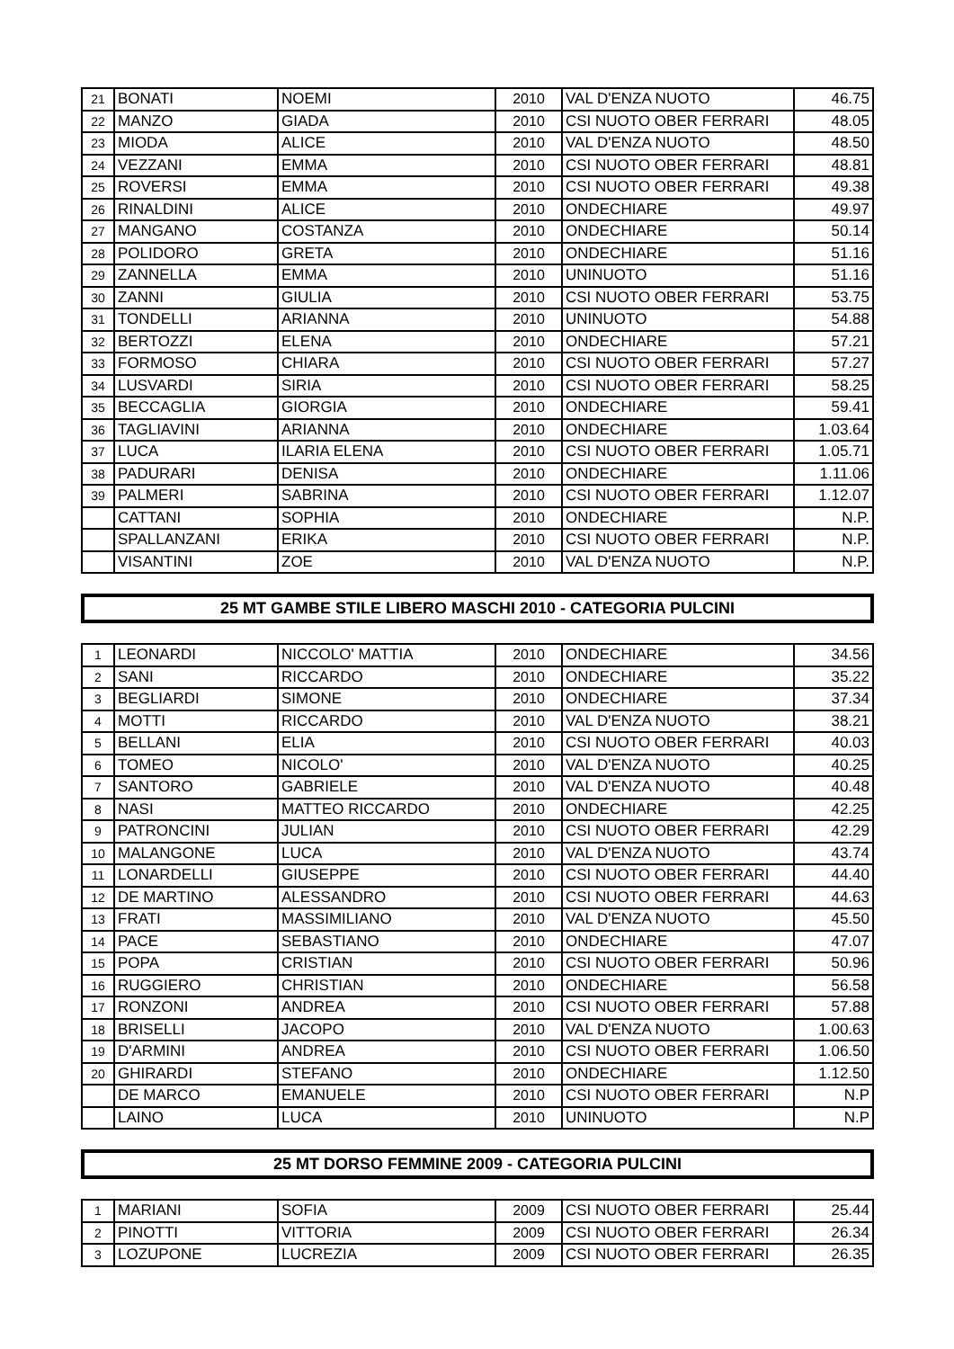| 21 | BONATI | NOEMI | 2010 | VAL D'ENZA NUOTO | 46.75 |
| 22 | MANZO | GIADA | 2010 | CSI NUOTO OBER FERRARI | 48.05 |
| 23 | MIODA | ALICE | 2010 | VAL D'ENZA NUOTO | 48.50 |
| 24 | VEZZANI | EMMA | 2010 | CSI NUOTO OBER FERRARI | 48.81 |
| 25 | ROVERSI | EMMA | 2010 | CSI NUOTO OBER FERRARI | 49.38 |
| 26 | RINALDINI | ALICE | 2010 | ONDECHIARE | 49.97 |
| 27 | MANGANO | COSTANZA | 2010 | ONDECHIARE | 50.14 |
| 28 | POLIDORO | GRETA | 2010 | ONDECHIARE | 51.16 |
| 29 | ZANNELLA | EMMA | 2010 | UNINUOTO | 51.16 |
| 30 | ZANNI | GIULIA | 2010 | CSI NUOTO OBER FERRARI | 53.75 |
| 31 | TONDELLI | ARIANNA | 2010 | UNINUOTO | 54.88 |
| 32 | BERTOZZI | ELENA | 2010 | ONDECHIARE | 57.21 |
| 33 | FORMOSO | CHIARA | 2010 | CSI NUOTO OBER FERRARI | 57.27 |
| 34 | LUSVARDI | SIRIA | 2010 | CSI NUOTO OBER FERRARI | 58.25 |
| 35 | BECCAGLIA | GIORGIA | 2010 | ONDECHIARE | 59.41 |
| 36 | TAGLIAVINI | ARIANNA | 2010 | ONDECHIARE | 1.03.64 |
| 37 | LUCA | ILARIA ELENA | 2010 | CSI NUOTO OBER FERRARI | 1.05.71 |
| 38 | PADURARI | DENISA | 2010 | ONDECHIARE | 1.11.06 |
| 39 | PALMERI | SABRINA | 2010 | CSI NUOTO OBER FERRARI | 1.12.07 |
| | CATTANI | SOPHIA | 2010 | ONDECHIARE | N.P. |
| | SPALLANZANI | ERIKA | 2010 | CSI NUOTO OBER FERRARI | N.P. |
| | VISANTINI | ZOE | 2010 | VAL D'ENZA NUOTO | N.P. |
25 MT GAMBE STILE LIBERO MASCHI 2010 - CATEGORIA PULCINI
| 1 | LEONARDI | NICCOLO' MATTIA | 2010 | ONDECHIARE | 34.56 |
| 2 | SANI | RICCARDO | 2010 | ONDECHIARE | 35.22 |
| 3 | BEGLIARDI | SIMONE | 2010 | ONDECHIARE | 37.34 |
| 4 | MOTTI | RICCARDO | 2010 | VAL D'ENZA NUOTO | 38.21 |
| 5 | BELLANI | ELIA | 2010 | CSI NUOTO OBER FERRARI | 40.03 |
| 6 | TOMEO | NICOLO' | 2010 | VAL D'ENZA NUOTO | 40.25 |
| 7 | SANTORO | GABRIELE | 2010 | VAL D'ENZA NUOTO | 40.48 |
| 8 | NASI | MATTEO RICCARDO | 2010 | ONDECHIARE | 42.25 |
| 9 | PATRONCINI | JULIAN | 2010 | CSI NUOTO OBER FERRARI | 42.29 |
| 10 | MALANGONE | LUCA | 2010 | VAL D'ENZA NUOTO | 43.74 |
| 11 | LONARDELLI | GIUSEPPE | 2010 | CSI NUOTO OBER FERRARI | 44.40 |
| 12 | DE MARTINO | ALESSANDRO | 2010 | CSI NUOTO OBER FERRARI | 44.63 |
| 13 | FRATI | MASSIMILIANO | 2010 | VAL D'ENZA NUOTO | 45.50 |
| 14 | PACE | SEBASTIANO | 2010 | ONDECHIARE | 47.07 |
| 15 | POPA | CRISTIAN | 2010 | CSI NUOTO OBER FERRARI | 50.96 |
| 16 | RUGGIERO | CHRISTIAN | 2010 | ONDECHIARE | 56.58 |
| 17 | RONZONI | ANDREA | 2010 | CSI NUOTO OBER FERRARI | 57.88 |
| 18 | BRISELLI | JACOPO | 2010 | VAL D'ENZA NUOTO | 1.00.63 |
| 19 | D'ARMINI | ANDREA | 2010 | CSI NUOTO OBER FERRARI | 1.06.50 |
| 20 | GHIRARDI | STEFANO | 2010 | ONDECHIARE | 1.12.50 |
| | DE MARCO | EMANUELE | 2010 | CSI NUOTO OBER FERRARI | N.P |
| | LAINO | LUCA | 2010 | UNINUOTO | N.P |
25 MT DORSO FEMMINE 2009 - CATEGORIA PULCINI
| 1 | MARIANI | SOFIA | 2009 | CSI NUOTO OBER FERRARI | 25.44 |
| 2 | PINOTTI | VITTORIA | 2009 | CSI NUOTO OBER FERRARI | 26.34 |
| 3 | LOZUPONE | LUCREZIA | 2009 | CSI NUOTO OBER FERRARI | 26.35 |